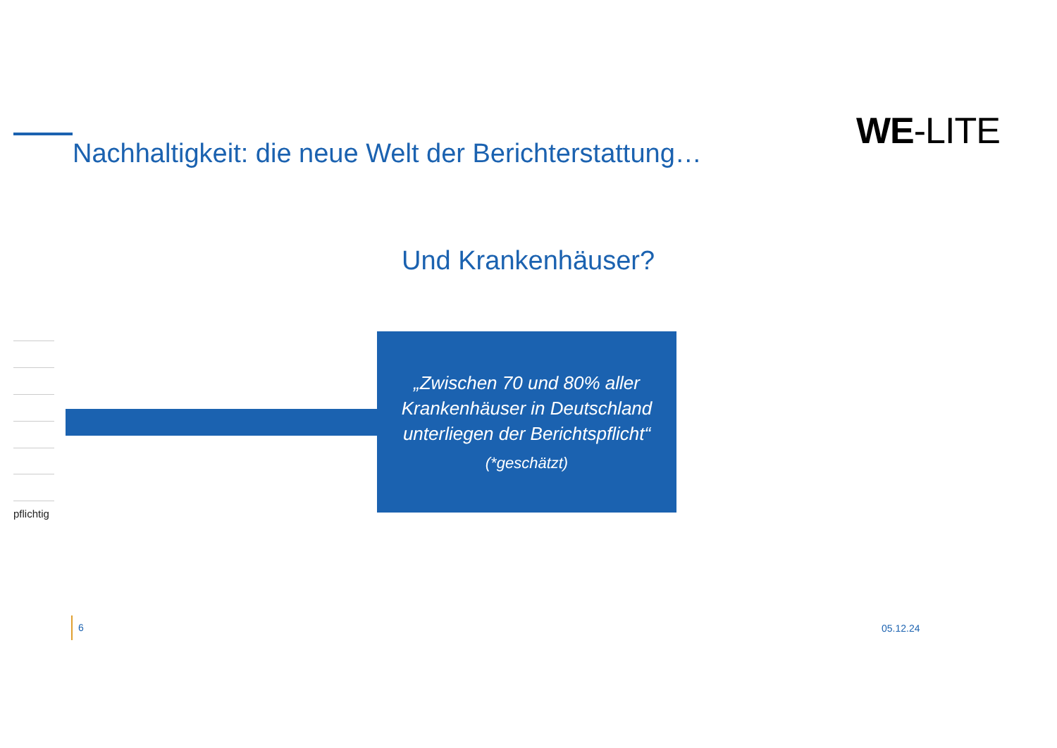WE-LITE
Nachhaltigkeit: die neue Welt der Berichterstattung…
Und Krankenhäuser?
„Zwischen 70 und 80% aller Krankenhäuser in Deutschland unterliegen der Berichtspflicht“(*geschätzt)
pflichtig
6
05.12.24